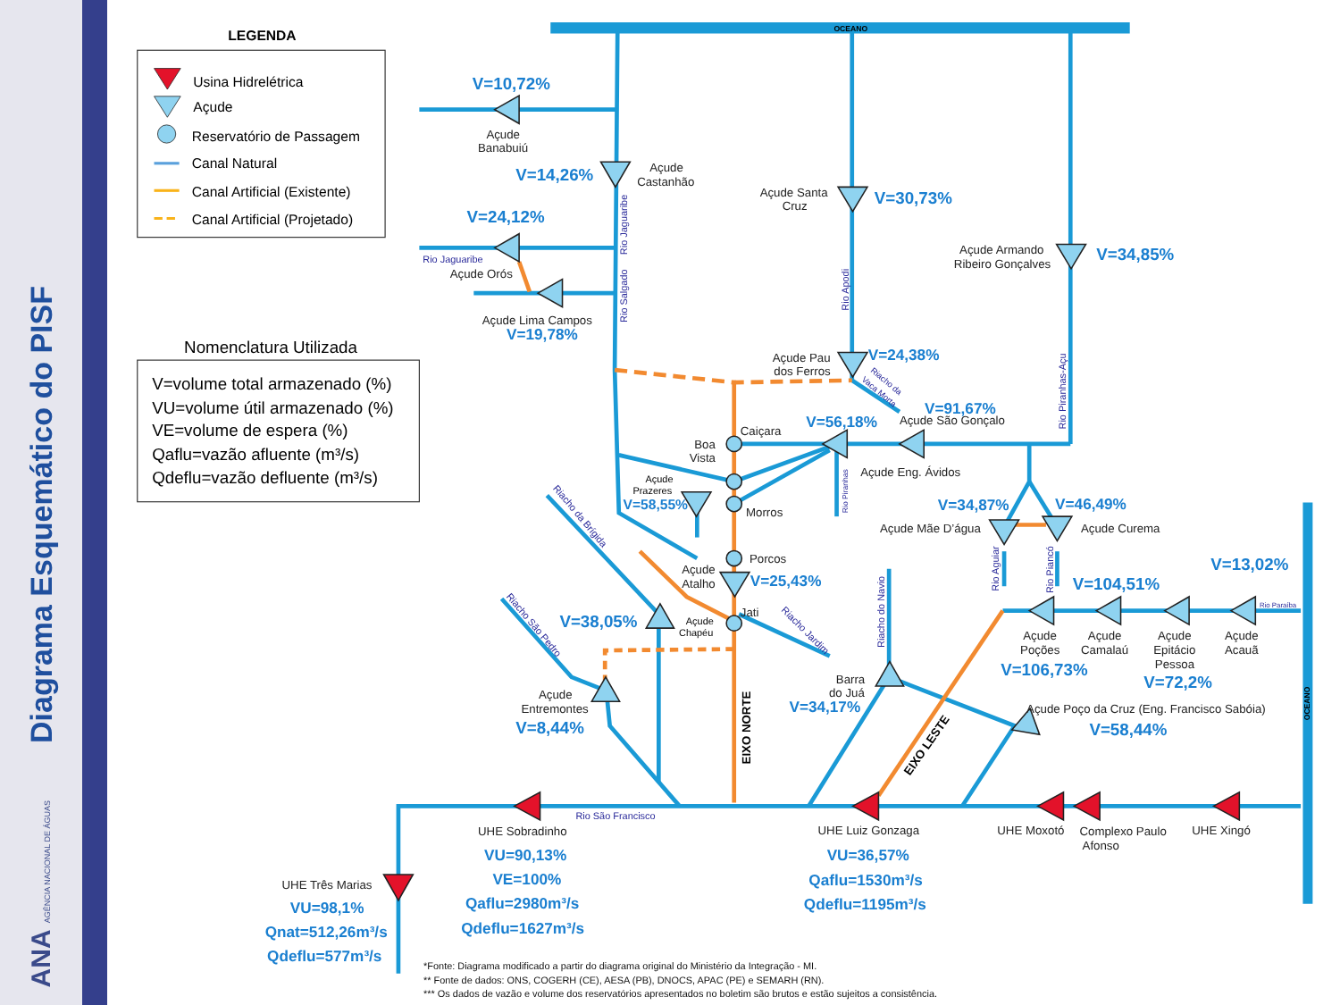Diagrama Esquemático do PISF
ANA AGÊNCIA NACIONAL DE ÁGUAS
LEGENDA
Usina Hidrelétrica
Açude
Reservatório de Passagem
Canal Natural
Canal Artificial (Existente)
Canal Artificial (Projetado)
Nomenclatura Utilizada
V=volume total armazenado (%)
VU=volume útil armazenado (%)
VE=volume de espera (%)
Qaflu=vazão afluente (m³/s)
Qdeflu=vazão defluente (m³/s)
OCEANO
Açude
Banabuiú
Açude
Castanhão
Açude Santa
Cruz
Açude Armando
Ribeiro Gonçalves
Açude Orós
Açude Lima Campos
Açude Pau
dos Ferros
Açude São Gonçalo
Caiçara
Boa
Vista
Açude Eng. Ávidos
Morros
Açude Mãe D’água
Açude Curema
Porcos
Açude
Atalho
Jati
Açude
Poções
Açude
Camalaú
Açude
Epitácio
Pessoa
Açude
Acauã
Barra
do Juá
Açude
Entremontes
Açude Poço da Cruz (Eng. Francisco Sabóia)
UHE Sobradinho
UHE Luiz Gonzaga
UHE Moxotó
Complexo Paulo
Afonso
UHE Xingó
UHE Três Marias
Açude
Prazeres
Açude
Chapéu
Rio Jaguaribe
Rio São Francisco
Rio Paraíba
Rio Jaguaribe
Rio Salgado
Rio Apodi
Rio Piranhas-Açu
Rio Piranhas
Rio Aguiar
Rio Piancó
Riacho do Navio
Riacho da Brígida
Riacho São Pedro
Riacho Jardim
Riacho da
Vaca Morta
V=10,72%
V=14,26%
V=30,73%
V=24,12%
V=34,85%
V=19,78%
V=24,38%
V=91,67%
V=56,18%
V=58,55%
V=34,87%
V=46,49%
V=13,02%
V=25,43%
V=104,51%
V=38,05%
V=106,73%
V=72,2%
V=34,17%
V=8,44%
V=58,44%
VU=90,13%
VE=100%
Qaflu=2980m³/s
Qdeflu=1627m³/s
VU=36,57%
Qaflu=1530m³/s
Qdeflu=1195m³/s
VU=98,1%
Qnat=512,26m³/s
Qdeflu=577m³/s
EIXO NORTE
EIXO LESTE
OCEANO
*Fonte: Diagrama modificado a partir do diagrama original do Ministério da Integração - MI.
** Fonte de dados: ONS, COGERH (CE), AESA (PB), DNOCS, APAC (PE) e SEMARH (RN).
*** Os dados de vazão e volume dos reservatórios apresentados no boletim são brutos e estão sujeitos a consistência.